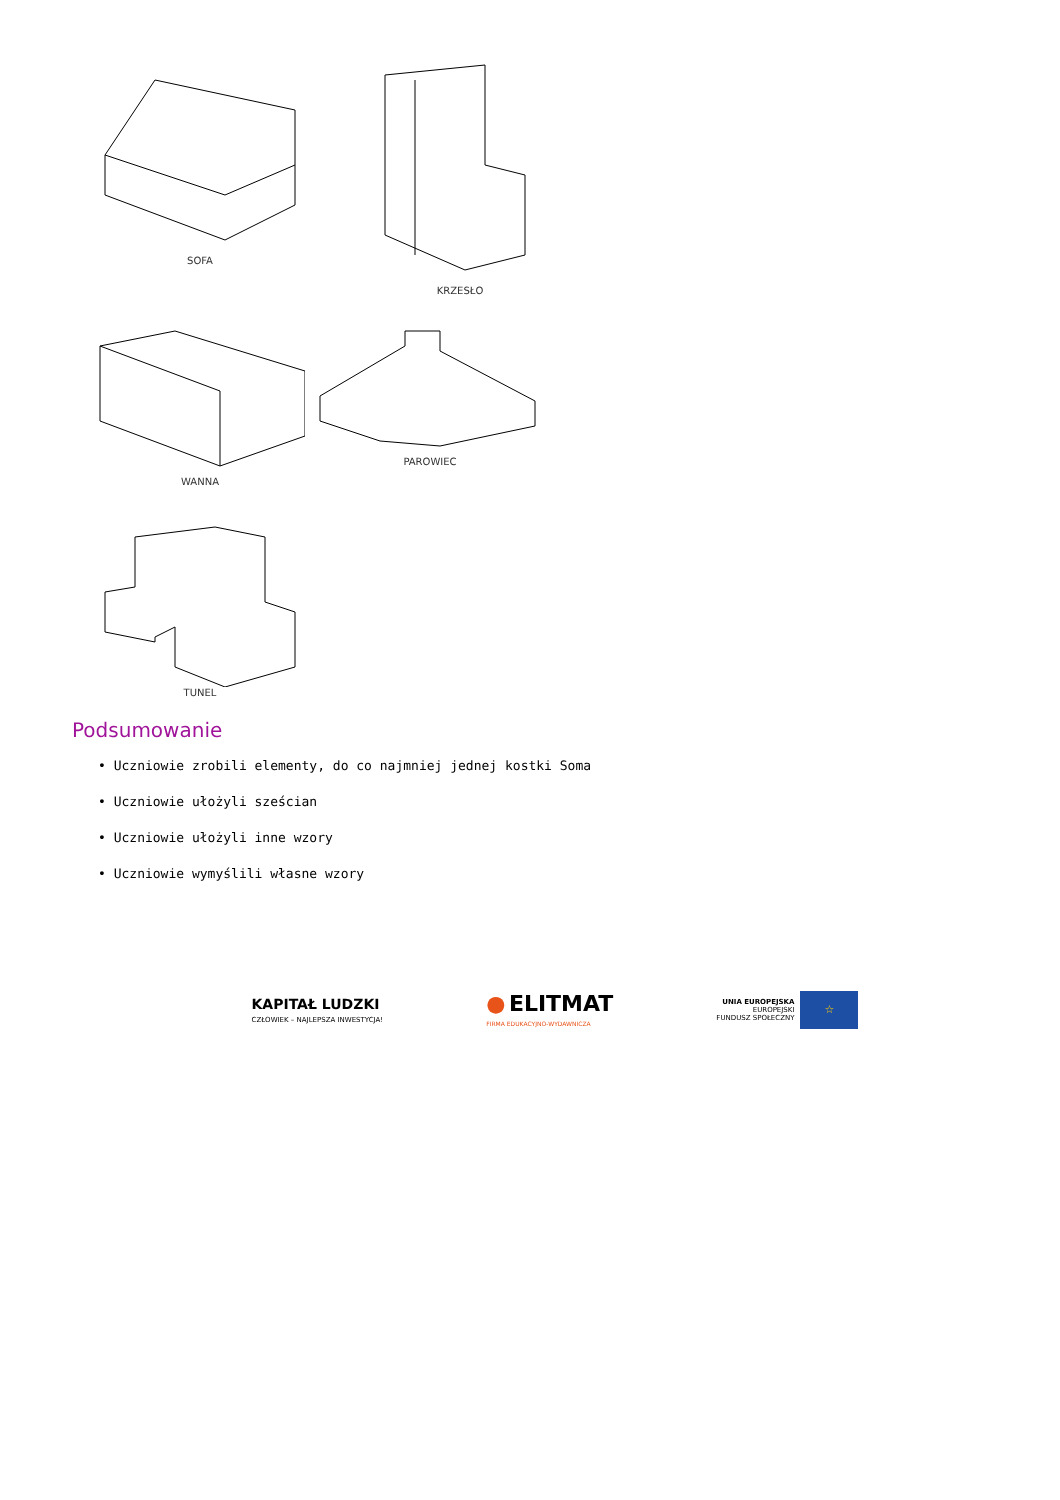SOFA KRZESŁO
WANNA PAROWIEC
TUNEL
Podsumowanie
• Uczniowie zrobili elementy, do co najmniej jednej kostki Soma
• Uczniowie ułożyli sześcian
• Uczniowie ułożyli inne wzory
• Uczniowie wymyślili własne wzory
KAPITAŁ LUDZKI
CZŁOWIEK – NAJLEPSZA INWESTYCJA!
● ELITMAT
FIRMA EDUKACYJNO-WYDAWNICZA
UNIA EUROPEJSKA
EUROPEJSKI
FUNDUSZ SPOŁECZNY
☆